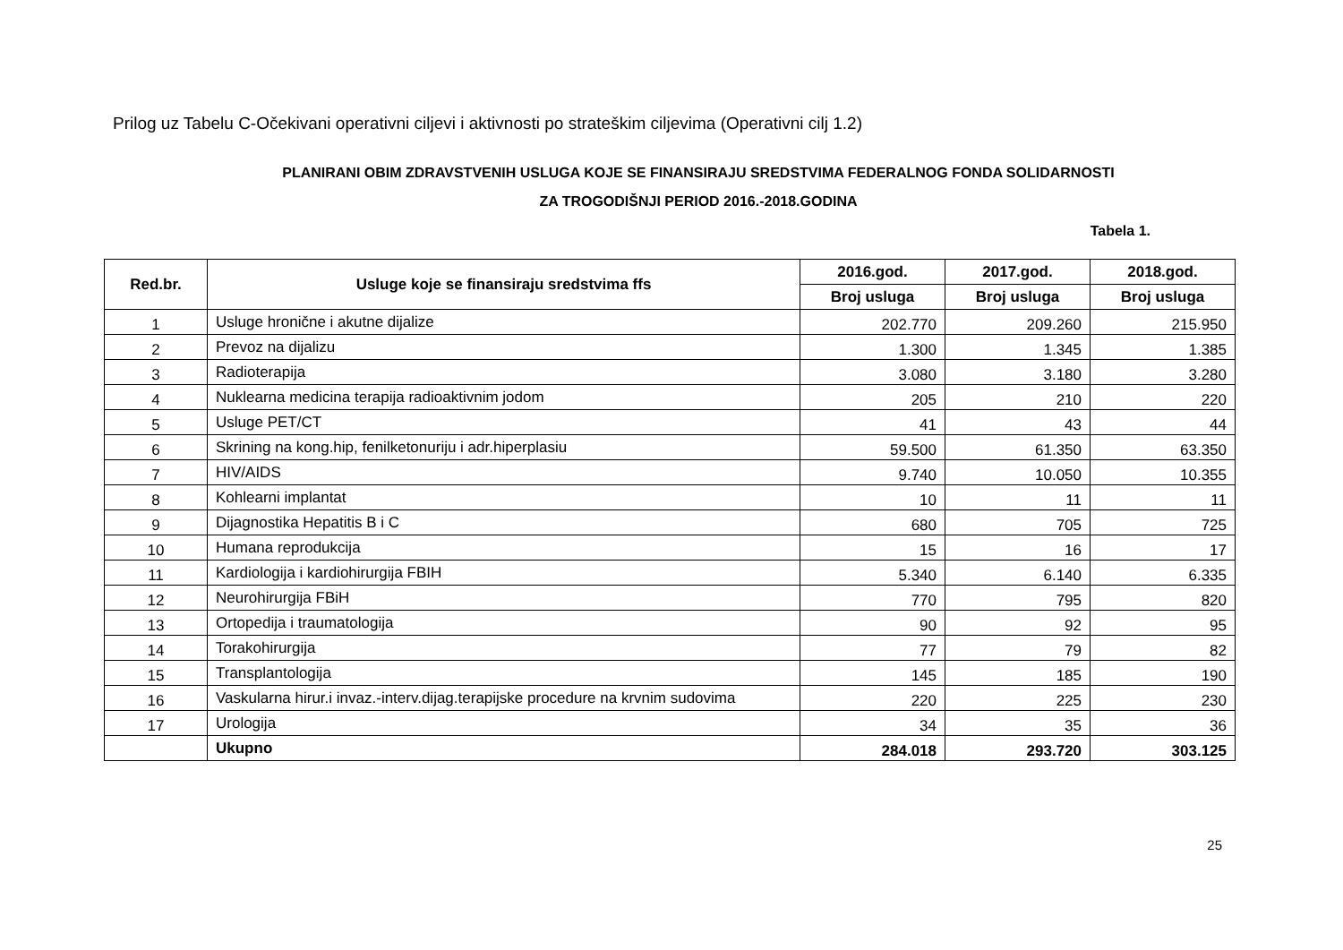Prilog uz Tabelu C-Očekivani operativni ciljevi i aktivnosti po strateškim ciljevima (Operativni cilj 1.2)
PLANIRANI OBIM ZDRAVSTVENIH USLUGA KOJE SE FINANSIRAJU SREDSTVIMA FEDERALNOG FONDA SOLIDARNOSTI
ZA TROGODIŠNJI PERIOD 2016.-2018.GODINA
Tabela 1.
| Red.br. | Usluge koje se finansiraju sredstvima ffs | 2016.god. | 2017.god. | 2018.god. |
| --- | --- | --- | --- | --- |
| | | Broj usluga | Broj usluga | Broj usluga |
| 1 | Usluge hronične i akutne dijalize | 202.770 | 209.260 | 215.950 |
| 2 | Prevoz na dijalizu | 1.300 | 1.345 | 1.385 |
| 3 | Radioterapija | 3.080 | 3.180 | 3.280 |
| 4 | Nuklearna medicina terapija radioaktivnim jodom | 205 | 210 | 220 |
| 5 | Usluge PET/CT | 41 | 43 | 44 |
| 6 | Skrining na kong.hip, fenilketonuriju i adr.hiperplasiu | 59.500 | 61.350 | 63.350 |
| 7 | HIV/AIDS | 9.740 | 10.050 | 10.355 |
| 8 | Kohlearni implantat | 10 | 11 | 11 |
| 9 | Dijagnostika Hepatitis B i C | 680 | 705 | 725 |
| 10 | Humana reprodukcija | 15 | 16 | 17 |
| 11 | Kardiologija i kardiohirurgija FBIH | 5.340 | 6.140 | 6.335 |
| 12 | Neurohirurgija FBiH | 770 | 795 | 820 |
| 13 | Ortopedija i traumatologija | 90 | 92 | 95 |
| 14 | Torakohirurgija | 77 | 79 | 82 |
| 15 | Transplantologija | 145 | 185 | 190 |
| 16 | Vaskularna hirur.i invaz.-interv.dijag.terapijske procedure na krvnim sudovima | 220 | 225 | 230 |
| 17 | Urologija | 34 | 35 | 36 |
| | Ukupno | 284.018 | 293.720 | 303.125 |
25